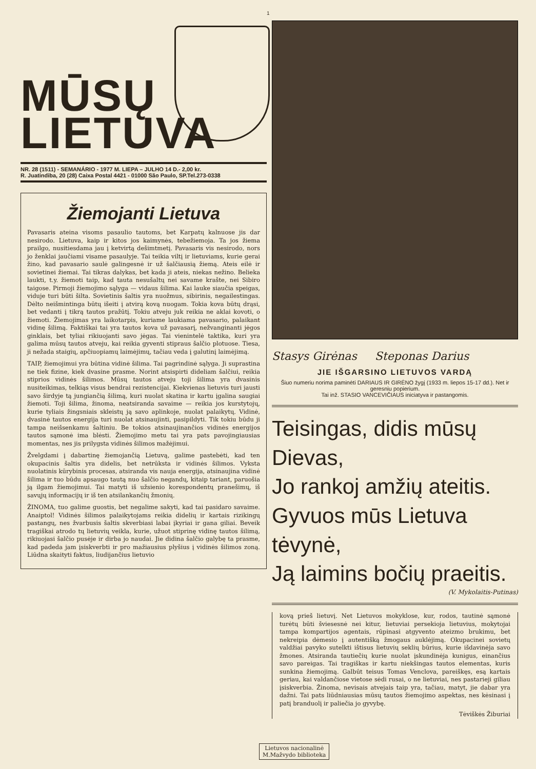1
MŪSŲ
LIETUVA
NR. 28 (1511) - SEMANÁRIO - 1977 M. LIEPA – JULHO 14 D.- 2,00 kr.
R. Juatindiba, 20 (28) Caixa Postal 4421 - 01000 São Paulo, SP.Tel.273-0338
Žiemojanti Lietuva
Pavasaris ateina visoms pasaulio tautoms, bet Karpatų kalnuose jis dar nesirodo. Lietuva, kaip ir kitos jos kaimynės, tebežiemoja. Ta jos žiema prailgo, nusitiesdama jau į ketvirtą dešimtmetį. Pavasaris vis nesirodo, nors jo ženklai jaučiami visame pasaulyje. Tai teikia viltį ir lietuviams, kurie gerai žino, kad pavasario saulė galingesnė ir už šalčiausią žiemą. Ateis eilė ir sovietinei žiemai. Tai tikras dalykas, bet kada ji ateis, niekas nežino. Belieka laukti, t.y. žiemoti taip, kad tauta nesušaltų nei savame krašte, nei Sibiro taigose. Pirmoji žiemojimo sąlyga — vidaus šilima. Kai lauke siaučia speigas, viduje turi būti šilta. Sovietinis šaltis yra nuožmus, sibirinis, negailestingas. Dėlto neišmintinga būtų išeiti į atvirą kovą nuogam. Tokia kova būtų drąsi, bet vedanti į tikrą tautos pražūtį. Tokiu atveju juk reikia ne aklai kovoti, o žiemoti. Žiemojimas yra laikotarpis, kuriame laukiama pavasario, palaikant vidinę šilimą. Faktiškai tai yra tautos kova už pavasarį, nežvanginanti jėgos ginklais, bet tyliai rikiuojanti savo jėgas. Tai vienintelė taktika, kuri yra galima mūsų tautos atveju, kai reikia gyventi stipraus šalčio plotuose. Tiesa, ji nežada staigių, apčiuopiamų laimėjimų, tačiau veda į galutinį laimėjimą.
TAIP, žiemojimui yra būtina vidinė šilima. Tai pagrindinė sąlyga. Ji suprastina ne tiek fizine, kiek dvasine prasme. Norint atsispirti dideliam šalčiui, reikia stiprios vidinės šilimos. Mūsų tautos atveju toji šilima yra dvasinis nusiteikimas, telkiąs visus bendrai rezistencijai. Kiekvienas lietuvis turi jausti savo širdyje tą jungiančią šilimą, kuri nuolat skatina ir kartu įgalina saugiai žiemoti. Toji šilima, žinoma, neatsiranda savaime — reikia jos kurstytojų, kurie tyliais žingsniais skleistų ją savo aplinkoje, nuolat palaikytų. Vidinė, dvasinė tautos energija turi nuolat atsinaujinti, pasipildyti. Tik tokiu būdu ji tampa neišsenkamu šaltiniu. Be tokios atsinaujinančios vidinės energijos tautos sąmonė ima blėsti. Žiemojimo metu tai yra pats pavojingiausias momentas, nes jis prilygsta vidinės šilimos mažėjimui.
Žvelgdami į dabartinę žiemojančią Lietuvą, galime pastebėti, kad ten okupacinis šaltis yra didelis, bet netrūksta ir vidinės šilimos. Vyksta nuolatinis kūrybinis procesas, atsiranda vis nauja energija, atsinaujina vidinė šilima ir tuo būdu apsaugo tautą nuo šalčio negandų, kitaip tariant, paruošia ją ilgam žiemojimui. Tai matyti iš užsienio korespondentų pranešimų, iš savųjų informacijų ir iš ten atsilankančių žmonių.
ŽINOMA, tuo galime guostis, bet negalime sakyti, kad tai pasidaro savaime. Anaiptol! Vidinės šilimos palaikytojams reikia didelių ir kartais rizikingų pastangų, nes žvarbusis šaltis skverbiasi labai įkyriai ir gana giliai. Beveik tragiškai atrodo tų lietuvių veikla, kurie, užuot stiprinę vidinę tautos šilimą, rikiuojasi šalčio pusėje ir dirba jo naudai. Jie didina šalčio galybę ta prasme, kad padeda jam įsiskverbti ir pro mažiausius plyšius į vidinės šilimos zoną. Liūdna skaityti faktus, liudijančius lietuvio
Stasys Girėnas Steponas Darius
JIE IŠGARSINO LIETUVOS VARDĄ
Šiuo numeriu norima paminėti DARIAUS IR GIRĖNO žygį (1933 m. liepos 15-17 dd.). Net ir geresniu popierium.
Tai inž. STASIO VANCEVIČIAUS iniciatyva ir pastangomis.
Teisingas, didis mūsų Dievas,
Jo rankoj amžių ateitis.
Gyvuos mūs Lietuva tėvynė,
Ją laimins bočių praeitis.
(V. Mykolaitis-Putinas)
kovą prieš lietuvį. Net Lietuvos mokyklose, kur, rodos, tautinė sąmonė turėtų būti šviesesnė nei kitur, lietuviai persekioja lietuvius, mokytojai tampa kompartijos agentais, rūpinasi atgyvento ateizmo brukimu, bet nekreipia dėmesio į autentišką žmogaus auklėjimą. Okupacinei sovietų valdžiai pavyko sutelkti ištisus lietuvių seklių būrius, kurie išdavinėja savo žmones. Atsiranda tautiečių kurie nuolat įskundinėja kunigus, einančius savo pareigas. Tai tragiškas ir kartu niekšingas tautos elementas, kuris sunkina žiemojimą. Galbūt teisus Tomas Venclova, pareiškęs, esą kartais geriau, kai valdančiose vietose sėdi rusai, o ne lietuviai, nes pastarieji giliau įsiskverbia. Žinoma, nevisais atvejais taip yra, tačiau, matyt, jie dabar yra dažni. Tai pats liūdniausias mūsų tautos žiemojimo aspektas, nes kėsinasi į patį branduolį ir paliečia jo gyvybę.
Tėviškės Žiburiai
Lietuvos nacionalinė
M.Mažvydo biblioteka